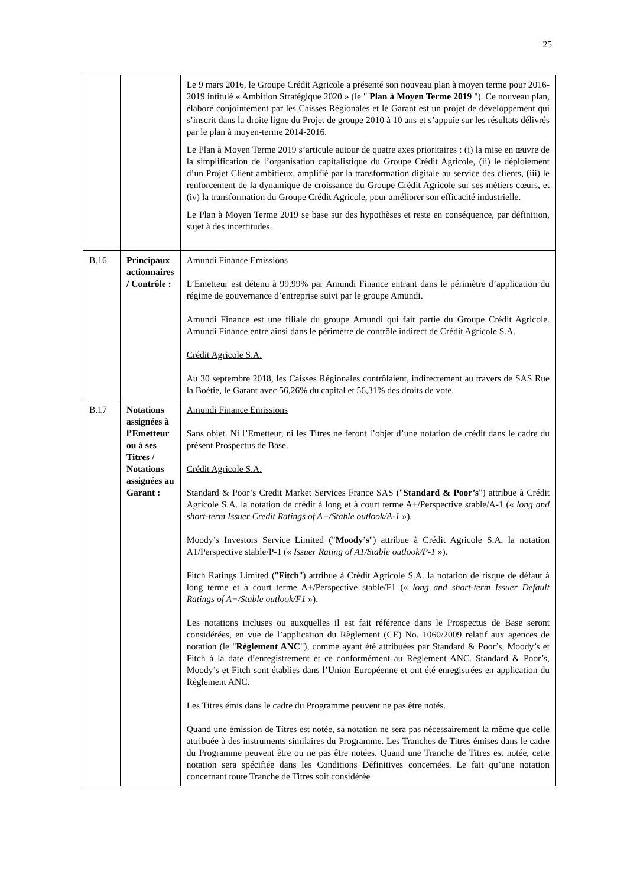25
| | | Le 9 mars 2016, le Groupe Crédit Agricole a présenté son nouveau plan à moyen terme pour 2016-2019 intitulé « Ambition Stratégique 2020 » (le " Plan à Moyen Terme 2019 "). Ce nouveau plan, élaboré conjointement par les Caisses Régionales et le Garant est un projet de développement qui s’inscrit dans la droite ligne du Projet de groupe 2010 à 10 ans et s’appuie sur les résultats délivrés par le plan à moyen-terme 2014-2016. Le Plan à Moyen Terme 2019 s’articule autour de quatre axes prioritaires : (i) la mise en œuvre de la simplification de l’organisation capitalistique du Groupe Crédit Agricole, (ii) le déploiement d’un Projet Client ambitieux, amplifié par la transformation digitale au service des clients, (iii) le renforcement de la dynamique de croissance du Groupe Crédit Agricole sur ses métiers cœurs, et (iv) la transformation du Groupe Crédit Agricole, pour améliorer son efficacité industrielle. Le Plan à Moyen Terme 2019 se base sur des hypothèses et reste en conséquence, par définition, sujet à des incertitudes. |
| B.16 | Principaux actionnaires / Contrôle : | Amundi Finance Emissions L’Emetteur est détenu à 99,99% par Amundi Finance entrant dans le périmètre d’application du régime de gouvernance d’entreprise suivi par le groupe Amundi. Amundi Finance est une filiale du groupe Amundi qui fait partie du Groupe Crédit Agricole. Amundi Finance entre ainsi dans le périmètre de contrôle indirect de Crédit Agricole S.A. Crédit Agricole S.A. Au 30 septembre 2018, les Caisses Régionales contrôlaient, indirectement au travers de SAS Rue la Boétie, le Garant avec 56,26% du capital et 56,31% des droits de vote. |
| B.17 | Notations assignées à l’Emetteur ou à ses Titres / Notations assignées au Garant : | Amundi Finance Emissions Sans objet. Ni l’Emetteur, ni les Titres ne feront l’objet d’une notation de crédit dans le cadre du présent Prospectus de Base. Crédit Agricole S.A. Standard & Poor’s Credit Market Services France SAS (" Standard & Poor’s ") attribue à Crédit Agricole S.A. la notation de crédit à long et à court terme A+/Perspective stable/A-1 (« long and short-term Issuer Credit Ratings of A+/Stable outlook/A-1 »). Moody’s Investors Service Limited (" Moody’s ") attribue à Crédit Agricole S.A. la notation A1/Perspective stable/P-1 (« Issuer Rating of A1/Stable outlook/P-1 »). Fitch Ratings Limited (" Fitch ") attribue à Crédit Agricole S.A. la notation de risque de défaut à long terme et à court terme A+/Perspective stable/F1 (« long and short-term Issuer Default Ratings of A+/Stable outlook/F1 »). Les notations incluses ou auxquelles il est fait référence dans le Prospectus de Base seront considérées, en vue de l’application du Règlement (CE) No. 1060/2009 relatif aux agences de notation (le " Règlement ANC "), comme ayant été attribuées par Standard & Poor’s, Moody’s et Fitch à la date d’enregistrement et ce conformément au Règlement ANC. Standard & Poor’s, Moody’s et Fitch sont établies dans l’Union Européenne et ont été enregistrées en application du Règlement ANC. Les Titres émis dans le cadre du Programme peuvent ne pas être notés. Quand une émission de Titres est notée, sa notation ne sera pas nécessairement la même que celle attribuée à des instruments similaires du Programme. Les Tranches de Titres émises dans le cadre du Programme peuvent être ou ne pas être notées. Quand une Tranche de Titres est notée, cette notation sera spécifiée dans les Conditions Définitives concernées. Le fait qu’une notation concernant toute Tranche de Titres soit considérée |